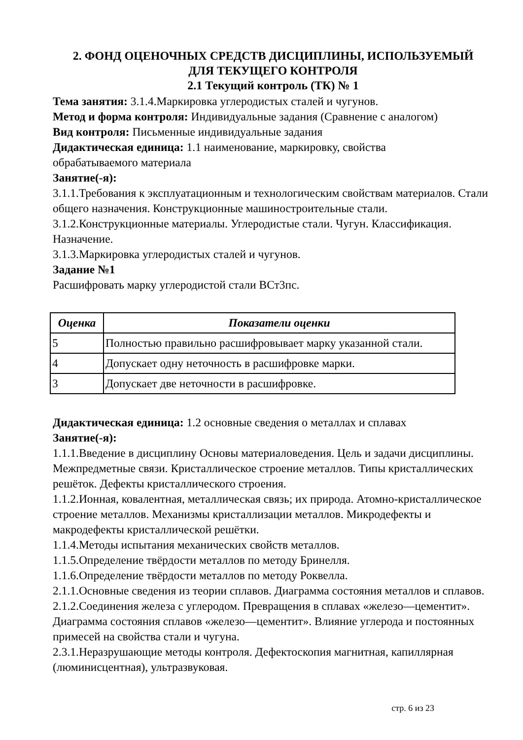2. ФОНД ОЦЕНОЧНЫХ СРЕДСТВ ДИСЦИПЛИНЫ, ИСПОЛЬЗУЕМЫЙ
ДЛЯ ТЕКУЩЕГО КОНТРОЛЯ
2.1 Текущий контроль (ТК) № 1
Тема занятия: 3.1.4.Маркировка углеродистых сталей и чугунов.
Метод и форма контроля: Индивидуальные задания (Сравнение с аналогом)
Вид контроля: Письменные индивидуальные задания
Дидактическая единица: 1.1 наименование, маркировку, свойства
обрабатываемого материала
Занятие(-я):
3.1.1.Требования к эксплуатационным и технологическим свойствам материалов. Стали общего назначения. Конструкционные машиностроительные стали.
3.1.2.Конструкционные материалы. Углеродистые стали. Чугун. Классификация. Назначение.
3.1.3.Маркировка углеродистых сталей и чугунов.
Задание №1
Расшифровать марку углеродистой стали ВСт3пс.
| Оценка | Показатели оценки |
| --- | --- |
| 5 | Полностью правильно расшифровывает марку указанной стали. |
| 4 | Допускает одну неточность в расшифровке марки. |
| 3 | Допускает две неточности в расшифровке. |
Дидактическая единица: 1.2 основные сведения о металлах и сплавах
Занятие(-я):
1.1.1.Введение в дисциплину Основы материаловедения. Цель и задачи дисциплины. Межпредметные связи. Кристаллическое строение металлов. Типы кристаллических решёток. Дефекты кристаллического строения.
1.1.2.Ионная, ковалентная, металлическая связь; их природа. Атомно-кристаллическое строение металлов. Механизмы кристаллизации металлов. Микродефекты и макродефекты кристаллической решётки.
1.1.4.Методы испытания механических свойств металлов.
1.1.5.Определение твёрдости металлов по методу Бринелля.
1.1.6.Определение твёрдости металлов по методу Роквелла.
2.1.1.Основные сведения из теории сплавов. Диаграмма состояния металлов и сплавов.
2.1.2.Соединения железа с углеродом. Превращения в сплавах «железо—цементит». Диаграмма состояния сплавов «железо—цементит». Влияние углерода и постоянных примесей на свойства стали и чугуна.
2.3.1.Неразрушающие методы контроля. Дефектоскопия магнитная, капиллярная (люминисцентная), ультразвуковая.
стр. 6 из 23